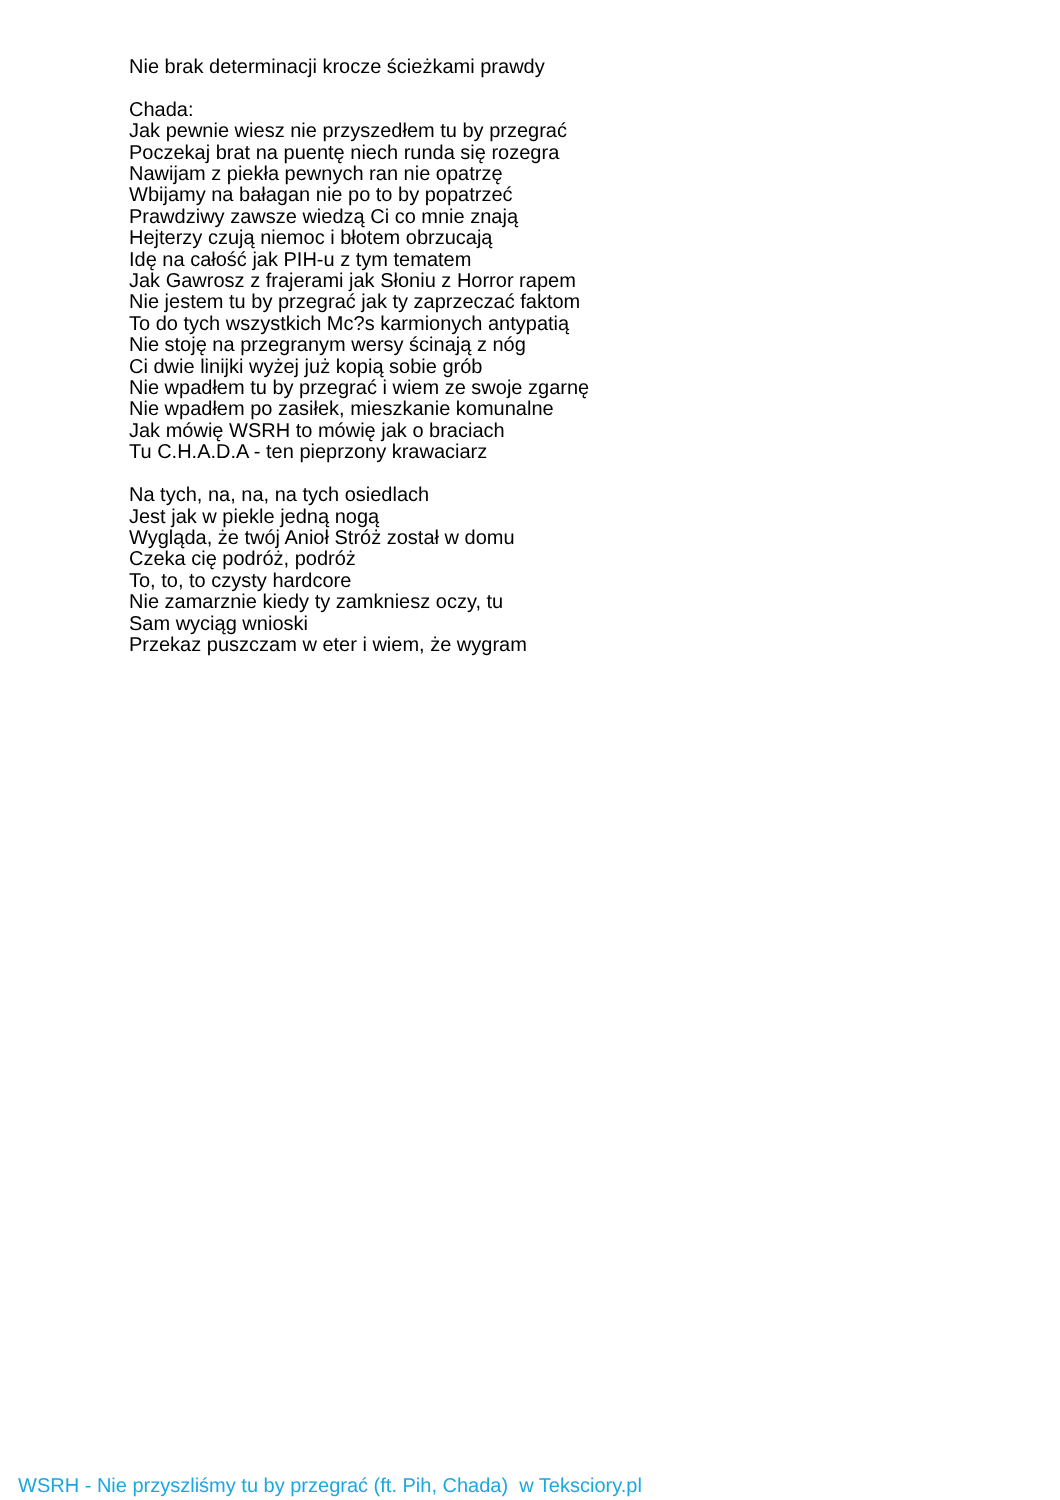Nie brak determinacji krocze ścieżkami prawdy
Chada:
Jak pewnie wiesz nie przyszedłem tu by przegrać
Poczekaj brat na puentę niech runda się rozegra
Nawijam z piekła pewnych ran nie opatrzę
Wbijamy na bałagan nie po to by popatrzeć
Prawdziwy zawsze wiedzą Ci co mnie znają
Hejterzy czują niemoc i błotem obrzucają
Idę na całość jak PIH-u z tym tematem
Jak Gawrosz z frajerami jak Słoniu z Horror rapem
Nie jestem tu by przegrać jak ty zaprzeczać faktom
To do tych wszystkich Mc?s karmionych antypatią
Nie stoję na przegranym wersy ścinają z nóg
Ci dwie linijki wyżej już kopią sobie grób
Nie wpadłem tu by przegrać i wiem ze swoje zgarnę
Nie wpadłem po zasiłek, mieszkanie komunalne
Jak mówię WSRH to mówię jak o braciach
Tu C.H.A.D.A - ten pieprzony krawaciarz
Na tych, na, na, na tych osiedlach
Jest jak w piekle jedną nogą
Wygląda, że twój Anioł Stróż został w domu
Czeka cię podróż, podróż
To, to, to czysty hardcore
Nie zamarznie kiedy ty zamkniesz oczy, tu
Sam wyciąg wnioski
Przekaz puszczam w eter i wiem, że wygram
WSRH - Nie przyszliśmy tu by przegrać (ft. Pih, Chada) w Teksciory.pl